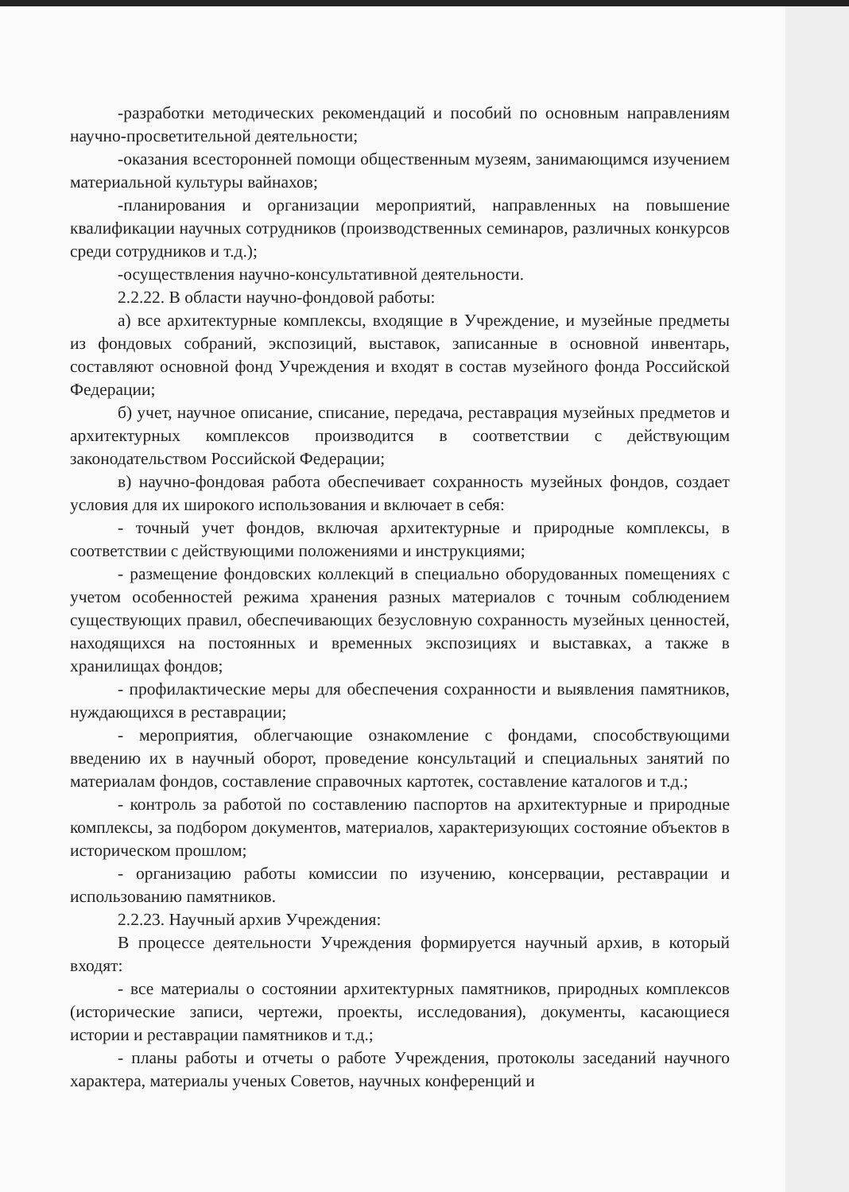-разработки методических рекомендаций и пособий по основным направлениям научно-просветительной деятельности;
-оказания всесторонней помощи общественным музеям, занимающимся изучением материальной культуры вайнахов;
-планирования и организации мероприятий, направленных на повышение квалификации научных сотрудников (производственных семинаров, различных конкурсов среди сотрудников и т.д.);
-осуществления научно-консультативной деятельности.
2.2.22. В области научно-фондовой работы:
а) все архитектурные комплексы, входящие в Учреждение, и музейные предметы из фондовых собраний, экспозиций, выставок, записанные в основной инвентарь, составляют основной фонд Учреждения и входят в состав музейного фонда Российской Федерации;
б) учет, научное описание, списание, передача, реставрация музейных предметов и архитектурных комплексов производится в соответствии с действующим законодательством Российской Федерации;
в) научно-фондовая работа обеспечивает сохранность музейных фондов, создает условия для их широкого использования и включает в себя:
- точный учет фондов, включая архитектурные и природные комплексы, в соответствии с действующими положениями и инструкциями;
- размещение фондовских коллекций в специально оборудованных помещениях с учетом особенностей режима хранения разных материалов с точным соблюдением существующих правил, обеспечивающих безусловную сохранность музейных ценностей, находящихся на постоянных и временных экспозициях и выставках, а также в хранилищах фондов;
- профилактические меры для обеспечения сохранности и выявления памятников, нуждающихся в реставрации;
- мероприятия, облегчающие ознакомление с фондами, способствующими введению их в научный оборот, проведение консультаций и специальных занятий по материалам фондов, составление справочных картотек, составление каталогов и т.д.;
- контроль за работой по составлению паспортов на архитектурные и природные комплексы, за подбором документов, материалов, характеризующих состояние объектов в историческом прошлом;
- организацию работы комиссии по изучению, консервации, реставрации и использованию памятников.
2.2.23. Научный архив Учреждения:
В процессе деятельности Учреждения формируется научный архив, в который входят:
- все материалы о состоянии архитектурных памятников, природных комплексов (исторические записи, чертежи, проекты, исследования), документы, касающиеся истории и реставрации памятников и т.д.;
- планы работы и отчеты о работе Учреждения, протоколы заседаний научного характера, материалы ученых Советов, научных конференций и